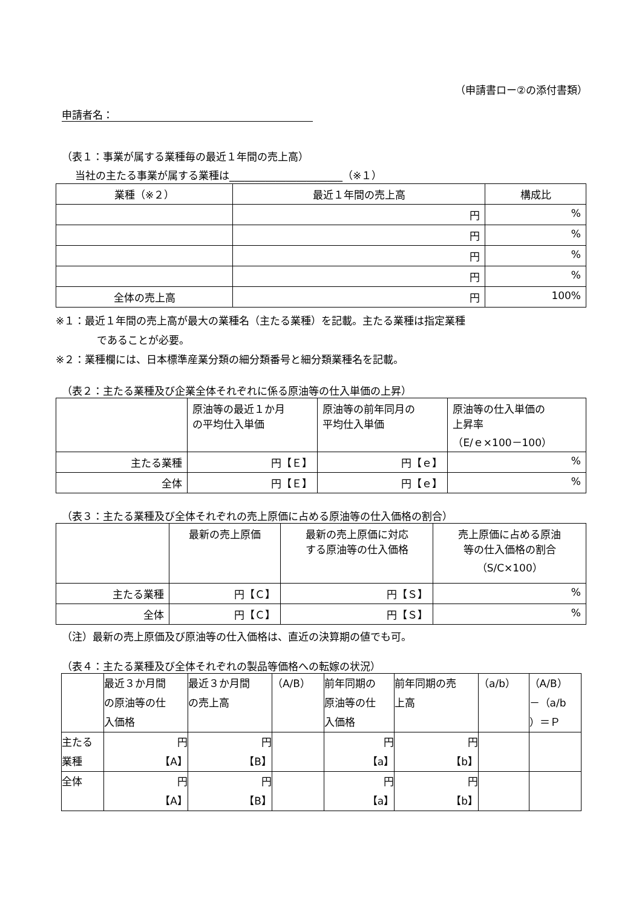（申請書ロー②の添付書類）
申請者名：
（表１：事業が属する業種毎の最近１年間の売上高）
当社の主たる事業が属する業種は______________________（※１）
| 業種（※２） | 最近１年間の売上高 | 構成比 |
| --- | --- | --- |
| | 円 | % |
| | 円 | % |
| | 円 | % |
| | 円 | % |
| 全体の売上高 | 円 | 100% |
※１：最近１年間の売上高が最大の業種名（主たる業種）を記載。主たる業種は指定業種
であることが必要。
※２：業種欄には、日本標準産業分類の細分類番号と細分類業種名を記載。
（表２：主たる業種及び企業全体それぞれに係る原油等の仕入単価の上昇）
| | 原油等の最近１か月 の平均仕入単価 | 原油等の前年同月の 平均仕入単価 | 原油等の仕入単価の 上昇率 （E/ｅ×100－100） |
| 主たる業種 | 円【Ｅ】 | 円【ｅ】 | % |
| 全体 | 円【Ｅ】 | 円【ｅ】 | % |
（表３：主たる業種及び全体それぞれの売上原価に占める原油等の仕入価格の割合）
| | 最新の売上原価 | 最新の売上原価に対応 する原油等の仕入価格 | 売上原価に占める原油 等の仕入価格の割合 （S/C×100） |
| 主たる業種 | 円【Ｃ】 | 円【Ｓ】 | % |
| 全体 | 円【Ｃ】 | 円【Ｓ】 | % |
（注）最新の売上原価及び原油等の仕入価格は、直近の決算期の値でも可。
（表４：主たる業種及び全体それぞれの製品等価格への転嫁の状況）
| | 最近３か月間 の原油等の仕 入価格 | 最近３か月間 の売上高 | （A/B） | 前年同期の 原油等の仕 入価格 | 前年同期の売 上高 | （a/b） | （A/B） －（a/b ）＝Ｐ |
| 主たる 業種 | 円 【A】 | 円 【B】 | | 円 【a】 | 円 【b】 | | |
| 全体 | 円 【A】 | 円 【B】 | | 円 【a】 | 円 【b】 | | |